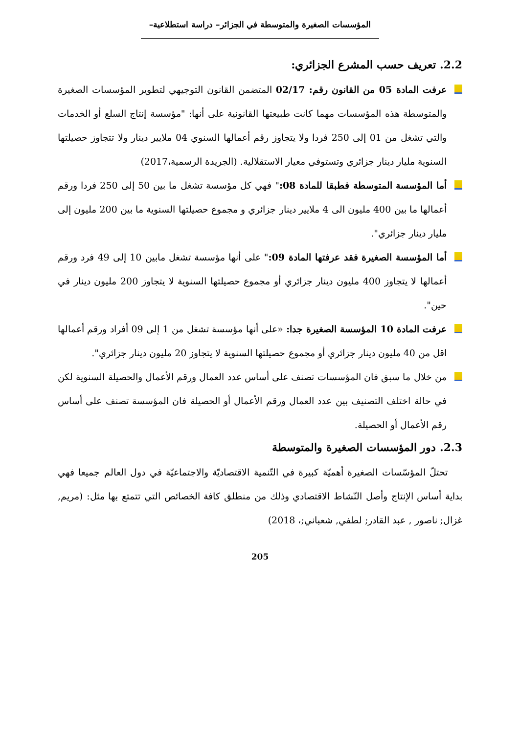المؤسسات الصغيرة والمتوسطة في الجزائر– دراسة استطلاعية–
2.2. تعريف حسب المشرع الجزائري:
عرفت المادة 05 من القانون رقم: 02/17 المتضمن القانون التوجيهي لتطوير المؤسسات الصغيرة والمتوسطة هذه المؤسسات مهما كانت طبيعتها القانونية على أنها: "مؤسسة إنتاج السلع أو الخدمات والتي تشغل من 01 إلى 250 فردا ولا يتجاوز رقم أعمالها السنوي 04 ملايير دينار ولا تتجاوز حصيلتها السنوية مليار دينار جزائري وتستوفي معيار الاستقلالية. (الجريدة الرسمية،2017)
أما المؤسسة المتوسطة فطبقا للمادة 08:" فهي كل مؤسسة تشغل ما بين 50 إلى 250 فردا ورقم أعمالها ما بين 400 مليون الى 4 ملايير دينار جزائري و مجموع حصيلتها السنوية ما بين 200 مليون إلى مليار دينار جزائري".
أما المؤسسة الصغيرة فقد عرفتها المادة 09:" على أنها مؤسسة تشغل مابين 10 إلى 49 فرد ورقم أعمالها لا يتجاوز 400 مليون دينار جزائري أو مجموع حصيلتها السنوية لا يتجاوز 200 مليون دينار في حين".
عرفت المادة 10 المؤسسة الصغيرة جدا: «على أنها مؤسسة تشغل من 1 إلى 09 أفراد ورقم أعمالها اقل من 40 مليون دينار جزائري أو مجموع حصيلتها السنوية لا يتجاوز 20 مليون دينار جزائري".
من خلال ما سبق فان المؤسسات تصنف على أساس عدد العمال ورقم الأعمال والحصيلة السنوية لكن في حالة اختلف التصنيف بين عدد العمال ورقم الأعمال أو الحصيلة فان المؤسسة تصنف على أساس رقم الأعمال أو الحصيلة.
2.3. دور المؤسسات الصغيرة والمتوسطة
تحتلّ المؤسّسات الصغيرة أهميّة كبيرة في التّنمية الاقتصاديّة والاجتماعيّة في دول العالم جميعا فهي بداية أساس الإنتاج وأصل النّشاط الاقتصادي وذلك من منطلق كافة الخصائص التي تتمتع بها مثل: (مريم, غزال; ناصور , عبد القادر; لطفي, شعباني;، 2018)
205